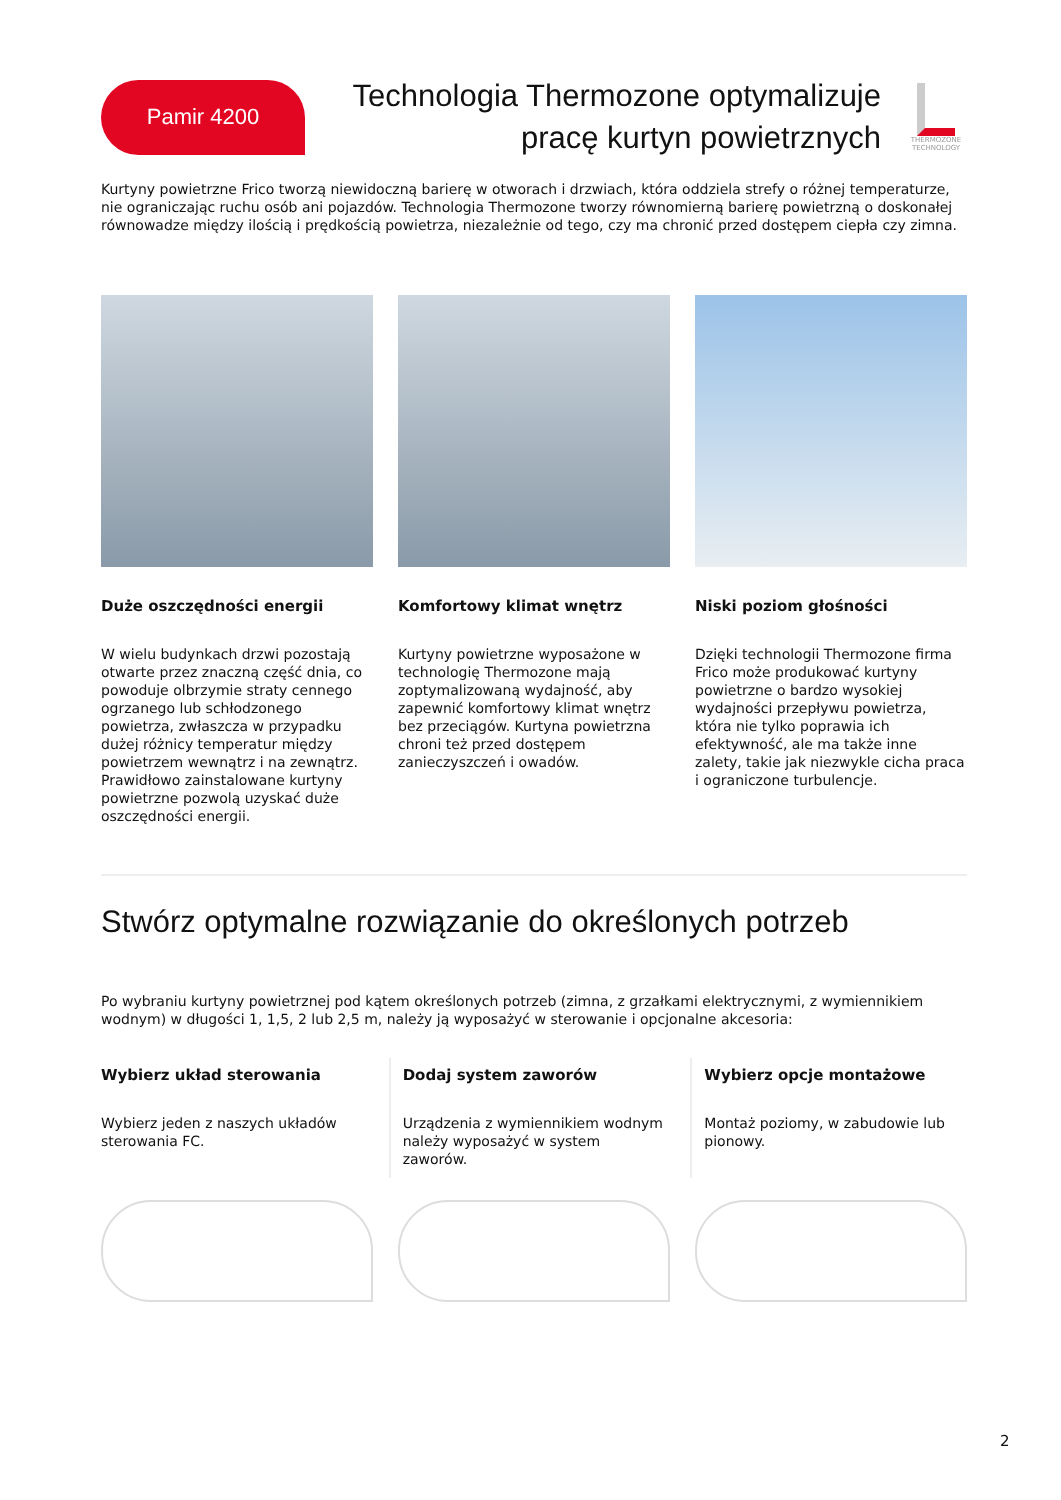Pamir 4200
Technologia Thermozone optymalizuje pracę kurtyn powietrznych
THERMOZONE TECHNOLOGY
Kurtyny powietrzne Frico tworzą niewidoczną barierę w otworach i drzwiach, która oddziela strefy o różnej temperaturze, nie ograniczając ruchu osób ani pojazdów. Technologia Thermozone tworzy równomierną barierę powietrzną o doskonałej równowadze między ilością i prędkością powietrza, niezależnie od tego, czy ma chronić przed dostępem ciepła czy zimna.
Duże oszczędności energii
W wielu budynkach drzwi pozostają otwarte przez znaczną część dnia, co powoduje olbrzymie straty cennego ogrzanego lub schłodzonego powietrza, zwłaszcza w przypadku dużej różnicy temperatur między powietrzem wewnątrz i na zewnątrz. Prawidłowo zainstalowane kurtyny powietrzne pozwolą uzyskać duże oszczędności energii.
Komfortowy klimat wnętrz
Kurtyny powietrzne wyposażone w technologię Thermozone mają zoptymalizowaną wydajność, aby zapewnić komfortowy klimat wnętrz bez przeciągów. Kurtyna powietrzna chroni też przed dostępem zanieczyszczeń i owadów.
Niski poziom głośności
Dzięki technologii Thermozone firma Frico może produkować kurtyny powietrzne o bardzo wysokiej wydajności przepływu powietrza, która nie tylko poprawia ich efektywność, ale ma także inne zalety, takie jak niezwykle cicha praca i ograniczone turbulencje.
Stwórz optymalne rozwiązanie do określonych potrzeb
Po wybraniu kurtyny powietrznej pod kątem określonych potrzeb (zimna, z grzałkami elektrycznymi, z wymiennikiem wodnym) w długości 1, 1,5, 2 lub 2,5 m, należy ją wyposażyć w sterowanie i opcjonalne akcesoria:
Wybierz układ sterowania
Wybierz jeden z naszych układów sterowania FC.
Dodaj system zaworów
Urządzenia z wymiennikiem wodnym należy wyposażyć w system zaworów.
Wybierz opcje montażowe
Montaż poziomy, w zabudowie lub pionowy.
2